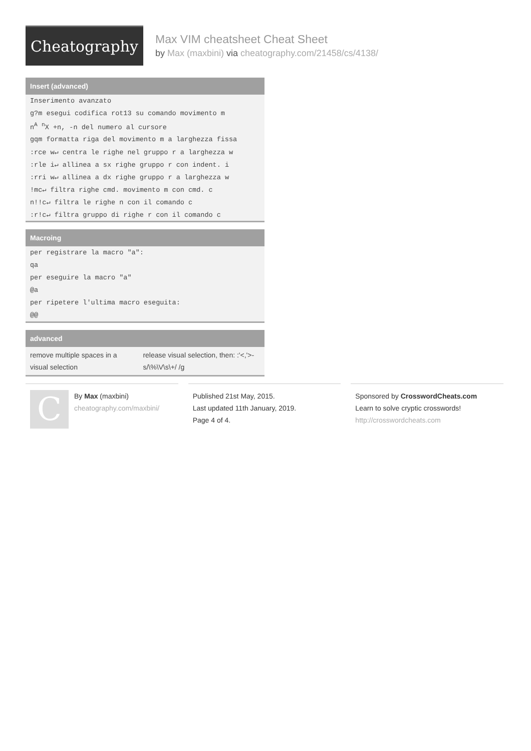Cheatography
Max VIM cheatsheet Cheat Sheet
by Max (maxbini) via cheatography.com/21458/cs/4138/
Insert (advanced)
| Inserimento avanzato |
| g?m esegui codifica rot13 su comando movimento m |
| n<sup>A</sup> <sup>n</sup>X +n, -n del numero al cursore |
| gqm formatta riga del movimento m a larghezza fissa |
| :rce w↵ centra le righe nel gruppo r a larghezza w |
| :rle i↵ allinea a sx righe gruppo r con indent. i |
| :rri w↵ allinea a dx righe gruppo r a larghezza w |
| !mc↵ filtra righe cmd. movimento m con cmd. c |
| n!!c↵ filtra le righe n con il comando c |
| :r!c↵ filtra gruppo di righe r con il comando c |
Macroing
| per registrare la macro "a": |
| qa |
| per eseguire la macro "a" |
| @a |
| per ripetere l'ultima macro eseguita: |
| @@ |
advanced
| remove multiple spaces in a visual selection | release visual selection, then: :'<,'>-s/\%\V\s\+/ /g |
C
By Max (maxbini)
cheatography.com/maxbini/
Published 21st May, 2015.
Last updated 11th January, 2019.
Page 4 of 4.
Sponsored by CrosswordCheats.com
Learn to solve cryptic crosswords!
http://crosswordcheats.com